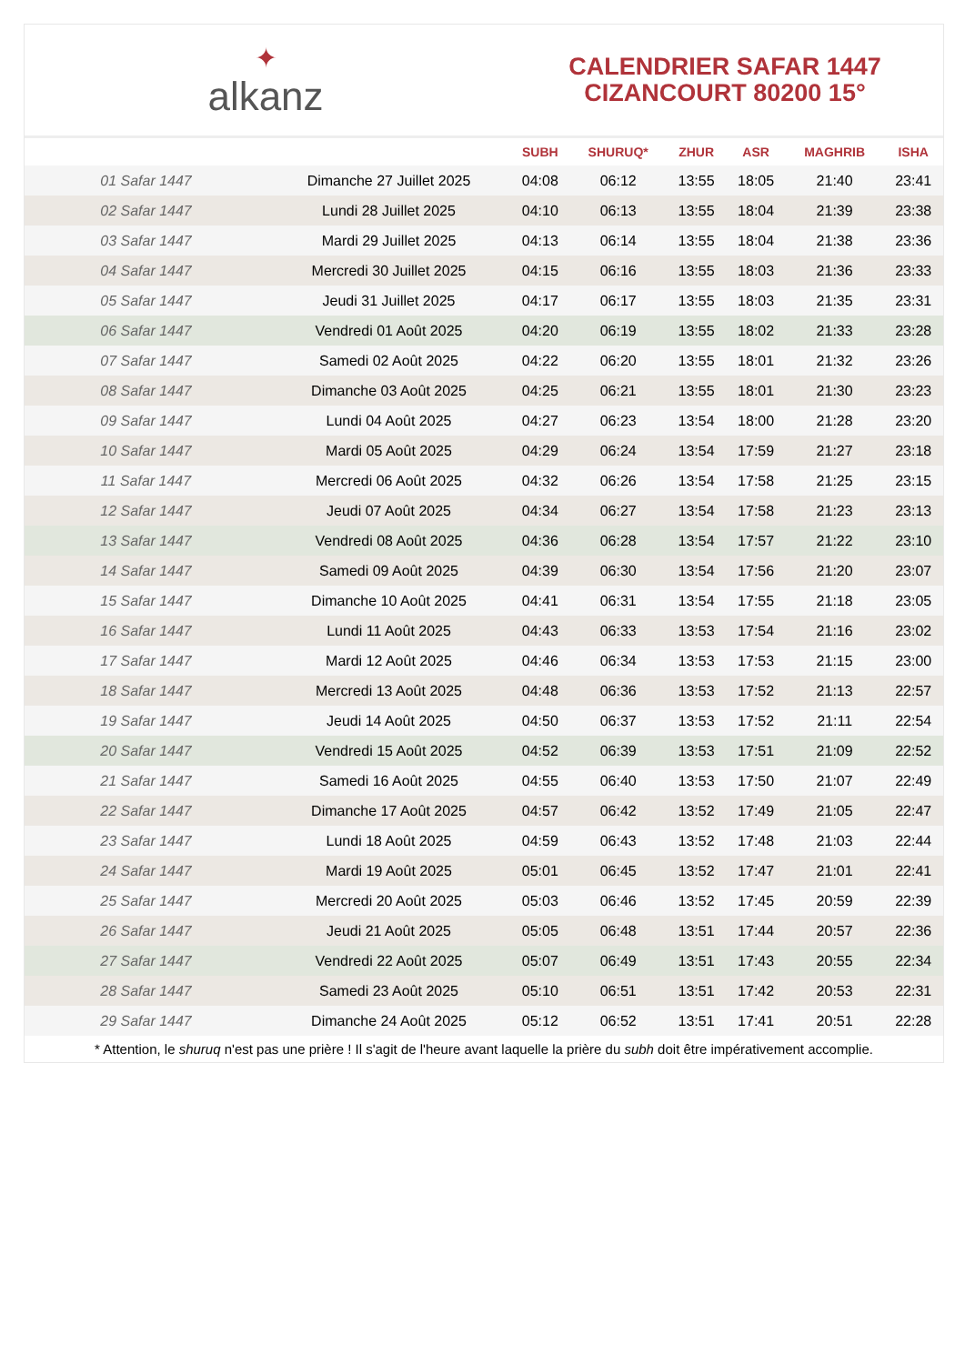✦
alkanz
CALENDRIER SAFAR 1447
CIZANCOURT 80200 15°
| | | SUBH | SHURUQ* | ZHUR | ASR | MAGHRIB | ISHA |
| --- | --- | --- | --- | --- | --- | --- | --- |
| 01 Safar 1447 | Dimanche 27 Juillet 2025 | 04:08 | 06:12 | 13:55 | 18:05 | 21:40 | 23:41 |
| 02 Safar 1447 | Lundi 28 Juillet 2025 | 04:10 | 06:13 | 13:55 | 18:04 | 21:39 | 23:38 |
| 03 Safar 1447 | Mardi 29 Juillet 2025 | 04:13 | 06:14 | 13:55 | 18:04 | 21:38 | 23:36 |
| 04 Safar 1447 | Mercredi 30 Juillet 2025 | 04:15 | 06:16 | 13:55 | 18:03 | 21:36 | 23:33 |
| 05 Safar 1447 | Jeudi 31 Juillet 2025 | 04:17 | 06:17 | 13:55 | 18:03 | 21:35 | 23:31 |
| 06 Safar 1447 | Vendredi 01 Août 2025 | 04:20 | 06:19 | 13:55 | 18:02 | 21:33 | 23:28 |
| 07 Safar 1447 | Samedi 02 Août 2025 | 04:22 | 06:20 | 13:55 | 18:01 | 21:32 | 23:26 |
| 08 Safar 1447 | Dimanche 03 Août 2025 | 04:25 | 06:21 | 13:55 | 18:01 | 21:30 | 23:23 |
| 09 Safar 1447 | Lundi 04 Août 2025 | 04:27 | 06:23 | 13:54 | 18:00 | 21:28 | 23:20 |
| 10 Safar 1447 | Mardi 05 Août 2025 | 04:29 | 06:24 | 13:54 | 17:59 | 21:27 | 23:18 |
| 11 Safar 1447 | Mercredi 06 Août 2025 | 04:32 | 06:26 | 13:54 | 17:58 | 21:25 | 23:15 |
| 12 Safar 1447 | Jeudi 07 Août 2025 | 04:34 | 06:27 | 13:54 | 17:58 | 21:23 | 23:13 |
| 13 Safar 1447 | Vendredi 08 Août 2025 | 04:36 | 06:28 | 13:54 | 17:57 | 21:22 | 23:10 |
| 14 Safar 1447 | Samedi 09 Août 2025 | 04:39 | 06:30 | 13:54 | 17:56 | 21:20 | 23:07 |
| 15 Safar 1447 | Dimanche 10 Août 2025 | 04:41 | 06:31 | 13:54 | 17:55 | 21:18 | 23:05 |
| 16 Safar 1447 | Lundi 11 Août 2025 | 04:43 | 06:33 | 13:53 | 17:54 | 21:16 | 23:02 |
| 17 Safar 1447 | Mardi 12 Août 2025 | 04:46 | 06:34 | 13:53 | 17:53 | 21:15 | 23:00 |
| 18 Safar 1447 | Mercredi 13 Août 2025 | 04:48 | 06:36 | 13:53 | 17:52 | 21:13 | 22:57 |
| 19 Safar 1447 | Jeudi 14 Août 2025 | 04:50 | 06:37 | 13:53 | 17:52 | 21:11 | 22:54 |
| 20 Safar 1447 | Vendredi 15 Août 2025 | 04:52 | 06:39 | 13:53 | 17:51 | 21:09 | 22:52 |
| 21 Safar 1447 | Samedi 16 Août 2025 | 04:55 | 06:40 | 13:53 | 17:50 | 21:07 | 22:49 |
| 22 Safar 1447 | Dimanche 17 Août 2025 | 04:57 | 06:42 | 13:52 | 17:49 | 21:05 | 22:47 |
| 23 Safar 1447 | Lundi 18 Août 2025 | 04:59 | 06:43 | 13:52 | 17:48 | 21:03 | 22:44 |
| 24 Safar 1447 | Mardi 19 Août 2025 | 05:01 | 06:45 | 13:52 | 17:47 | 21:01 | 22:41 |
| 25 Safar 1447 | Mercredi 20 Août 2025 | 05:03 | 06:46 | 13:52 | 17:45 | 20:59 | 22:39 |
| 26 Safar 1447 | Jeudi 21 Août 2025 | 05:05 | 06:48 | 13:51 | 17:44 | 20:57 | 22:36 |
| 27 Safar 1447 | Vendredi 22 Août 2025 | 05:07 | 06:49 | 13:51 | 17:43 | 20:55 | 22:34 |
| 28 Safar 1447 | Samedi 23 Août 2025 | 05:10 | 06:51 | 13:51 | 17:42 | 20:53 | 22:31 |
| 29 Safar 1447 | Dimanche 24 Août 2025 | 05:12 | 06:52 | 13:51 | 17:41 | 20:51 | 22:28 |
* Attention, le shuruq n'est pas une prière ! Il s'agit de l'heure avant laquelle la prière du subh doit être impérativement accomplie.